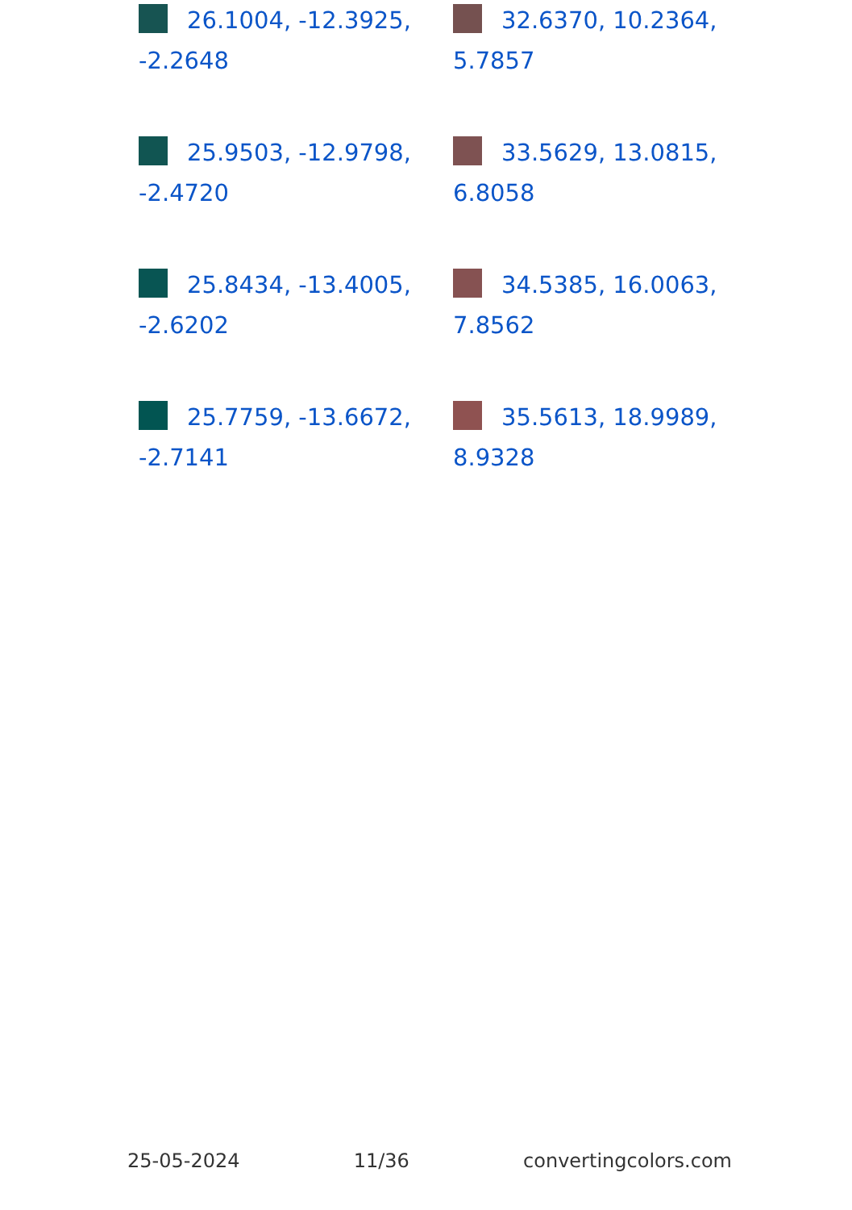26.1004, -12.3925, -2.2648
32.6370, 10.2364, 5.7857
25.9503, -12.9798, -2.4720
33.5629, 13.0815, 6.8058
25.8434, -13.4005, -2.6202
34.5385, 16.0063, 7.8562
25.7759, -13.6672, -2.7141
35.5613, 18.9989, 8.9328
25-05-2024 11/36 convertingcolors.com